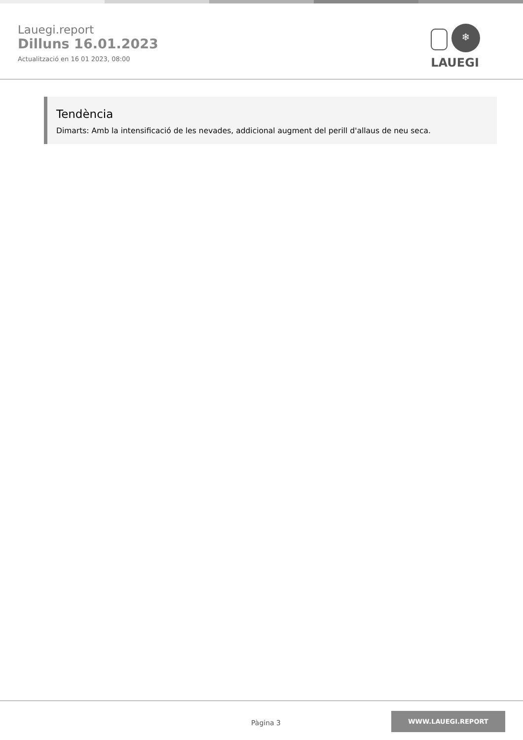Lauegi.report
Dilluns 16.01.2023
Actualització en 16 01 2023, 08:00
❄
LAUEGI
Tendència
Dimarts: Amb la intensificació de les nevades, addicional augment del perill d'allaus de neu seca.
Pàgina 3
WWW.LAUEGI.REPORT